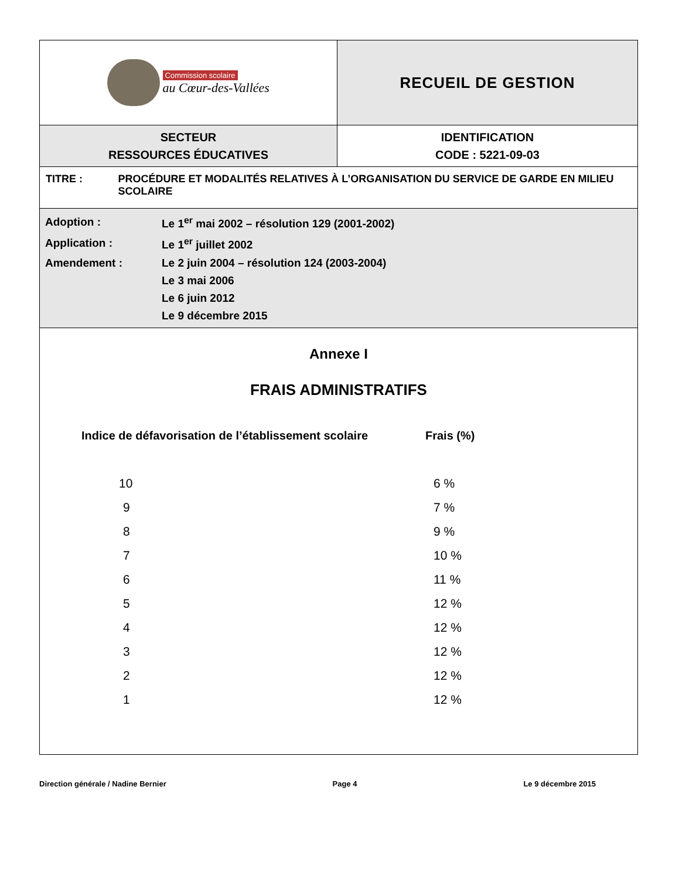| Commission scolaire au Cœur-des-Vallées | RECUEIL DE GESTION |
| SECTEUR RESSOURCES ÉDUCATIVES | IDENTIFICATION CODE : 5221-09-03 |
TITRE : PROCÉDURE ET MODALITÉS RELATIVES À L’ORGANISATION DU SERVICE DE GARDE EN MILIEU SCOLAIRE
| Adoption : | Le 1<sup>er</sup> mai 2002 – résolution 129 (2001-2002) |
| Application : | Le 1<sup>er</sup> juillet 2002 |
| Amendement : | Le 2 juin 2004 – résolution 124 (2003-2004) |
| | Le 3 mai 2006 |
| | Le 6 juin 2012 |
| | Le 9 décembre 2015 |
Annexe I
FRAIS ADMINISTRATIFS
| Indice de défavorisation de l’établissement scolaire | Frais (%) |
| --- | --- |
| 10 | 6 % |
| 9 | 7 % |
| 8 | 9 % |
| 7 | 10 % |
| 6 | 11 % |
| 5 | 12 % |
| 4 | 12 % |
| 3 | 12 % |
| 2 | 12 % |
| 1 | 12 % |
Direction générale / Nadine Bernier Page 4 Le 9 décembre 2015